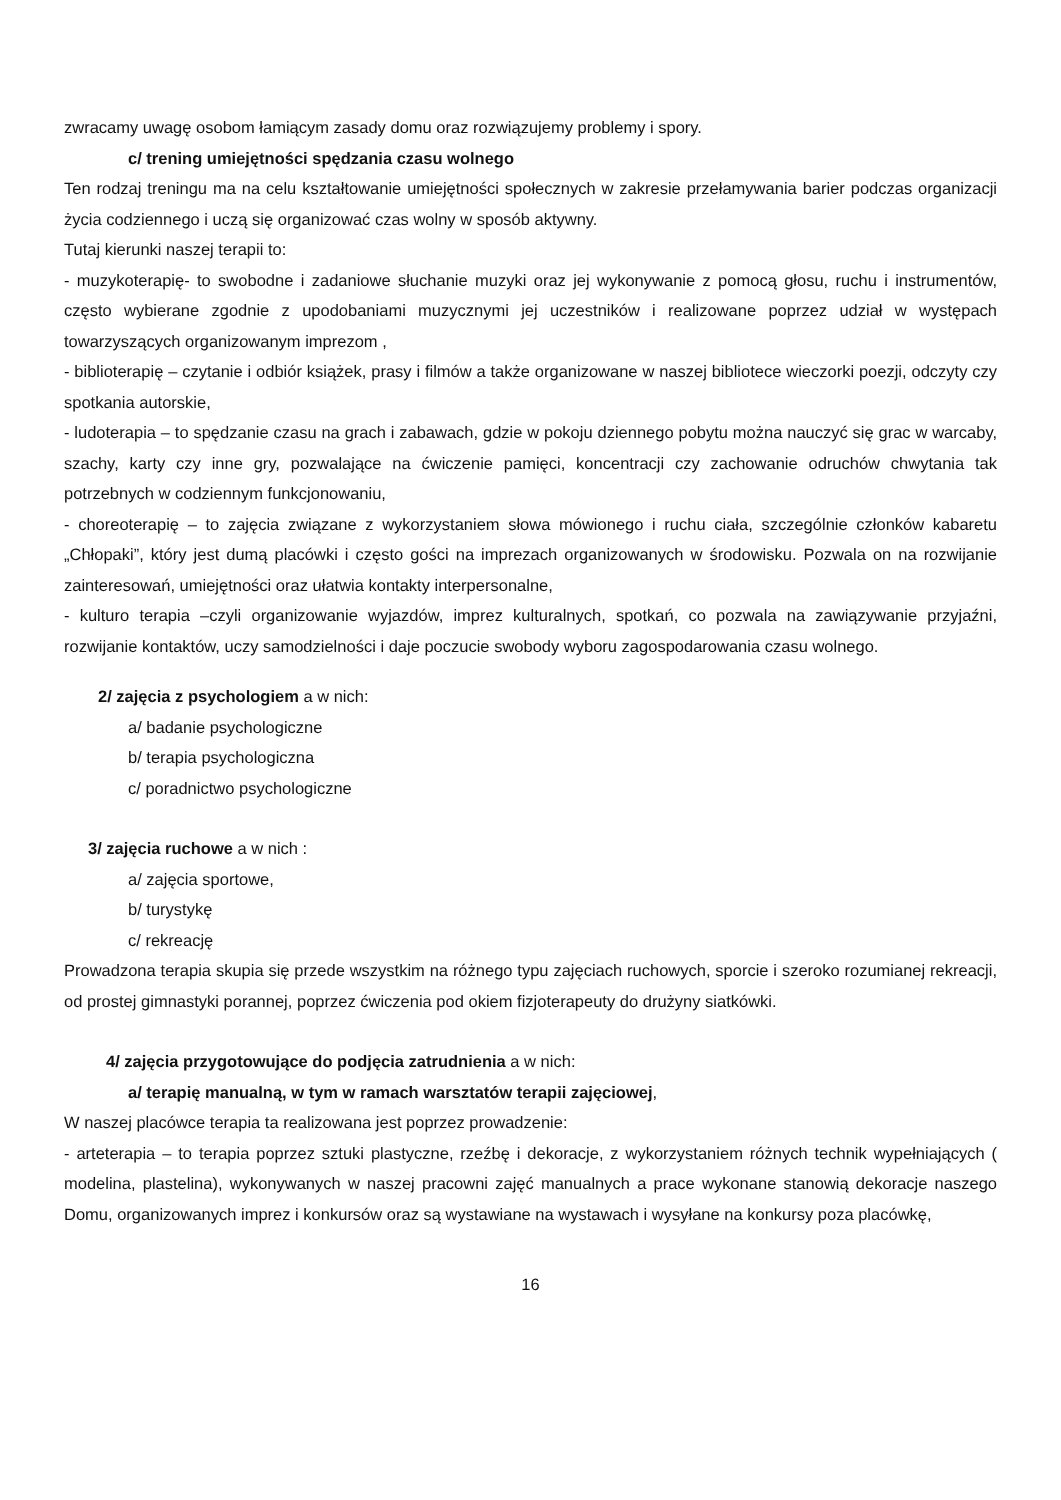zwracamy uwagę osobom łamiącym zasady domu oraz rozwiązujemy problemy i spory.
c/ trening umiejętności spędzania czasu wolnego
Ten rodzaj treningu ma na celu kształtowanie umiejętności społecznych w zakresie przełamywania barier podczas organizacji życia codziennego i uczą się organizować czas wolny w sposób aktywny.
Tutaj kierunki naszej terapii to:
- muzykoterapię- to swobodne i zadaniowe słuchanie muzyki oraz jej wykonywanie z pomocą głosu, ruchu i instrumentów, często wybierane zgodnie z upodobaniami muzycznymi jej uczestników i realizowane poprzez udział w występach towarzyszących organizowanym imprezom ,
- biblioterapię – czytanie i odbiór książek, prasy i filmów a także organizowane w naszej bibliotece wieczorki poezji, odczyty czy spotkania autorskie,
- ludoterapia – to spędzanie czasu na grach i zabawach, gdzie w pokoju dziennego pobytu można nauczyć się grac w warcaby, szachy, karty czy inne gry, pozwalające na ćwiczenie pamięci, koncentracji czy zachowanie odruchów chwytania tak potrzebnych w codziennym funkcjonowaniu,
- choreoterapię – to zajęcia związane z wykorzystaniem słowa mówionego i ruchu ciała, szczególnie członków kabaretu „Chłopaki”, który jest dumą placówki i często gości na imprezach organizowanych w środowisku. Pozwala on na rozwijanie zainteresowań, umiejętności oraz ułatwia kontakty interpersonalne,
- kulturo terapia –czyli organizowanie wyjazdów, imprez kulturalnych, spotkań, co pozwala na zawiązywanie przyjaźni, rozwijanie kontaktów, uczy samodzielności i daje poczucie swobody wyboru zagospodarowania czasu wolnego.
2/ zajęcia z psychologiem a w nich:
a/ badanie psychologiczne
b/ terapia psychologiczna
c/ poradnictwo psychologiczne
3/ zajęcia ruchowe a w nich :
a/ zajęcia sportowe,
b/ turystykę
c/ rekreację
Prowadzona terapia skupia się przede wszystkim na różnego typu zajęciach ruchowych, sporcie i szeroko rozumianej rekreacji, od prostej gimnastyki porannej, poprzez ćwiczenia pod okiem fizjoterapeuty do drużyny siatkówki.
4/ zajęcia przygotowujące do podjęcia zatrudnienia a w nich:
a/ terapię manualną, w tym w ramach warsztatów terapii zajęciowej,
W naszej placówce terapia ta realizowana jest poprzez prowadzenie:
- arteterapia – to terapia poprzez sztuki plastyczne, rzeźbę i dekoracje, z wykorzystaniem różnych technik wypełniających ( modelina, plastelina), wykonywanych w naszej pracowni zajęć manualnych a prace wykonane stanowią dekoracje naszego Domu, organizowanych imprez i konkursów oraz są wystawiane na wystawach i wysyłane na konkursy poza placówkę,
16